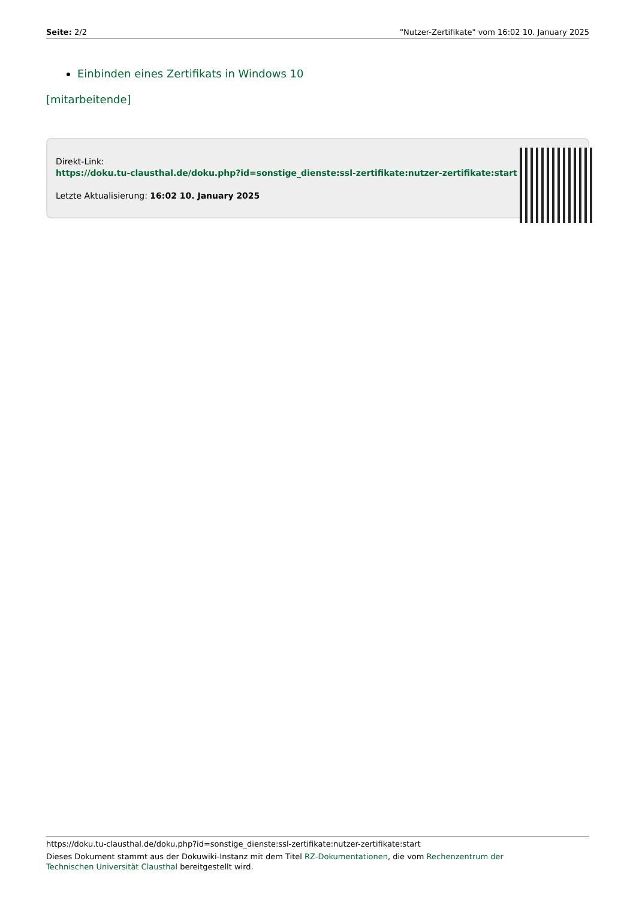Seite: 2/2 "Nutzer-Zertifikate" vom 16:02 10. January 2025
Einbinden eines Zertifikats in Windows 10
[mitarbeitende]
Direkt-Link:
https://doku.tu-clausthal.de/doku.php?id=sonstige_dienste:ssl-zertifikate:nutzer-zertifikate:start
Letzte Aktualisierung: 16:02 10. January 2025
https://doku.tu-clausthal.de/doku.php?id=sonstige_dienste:ssl-zertifikate:nutzer-zertifikate:start
Dieses Dokument stammt aus der Dokuwiki-Instanz mit dem Titel RZ-Dokumentationen, die vom Rechenzentrum der
Technischen Universität Clausthal bereitgestellt wird.